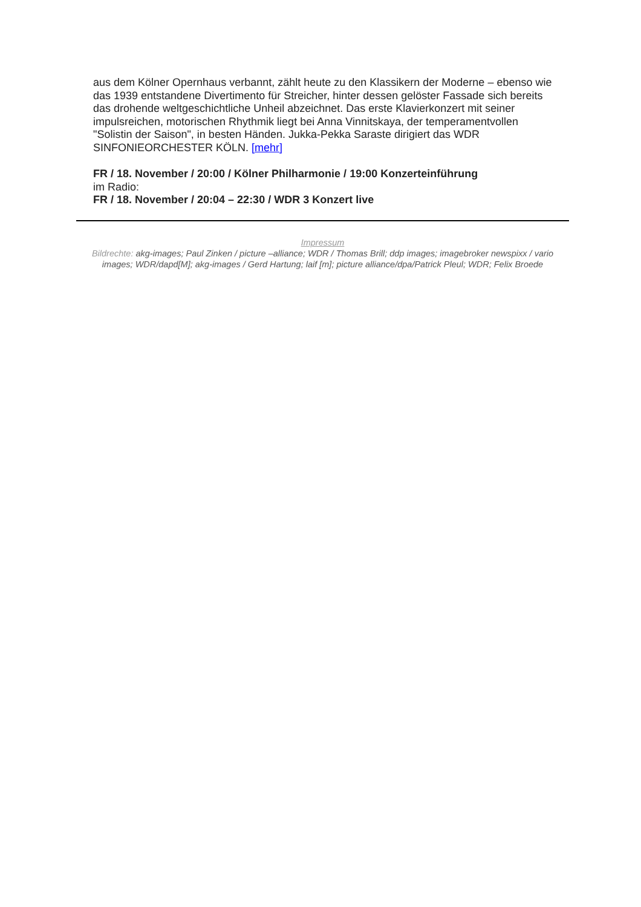aus dem Kölner Opernhaus verbannt, zählt heute zu den Klassikern der Moderne – ebenso wie das 1939 entstandene Divertimento für Streicher, hinter dessen gelöster Fassade sich bereits das drohende weltgeschichtliche Unheil abzeichnet. Das erste Klavierkonzert mit seiner impulsreichen, motorischen Rhythmik liegt bei Anna Vinnitskaya, der temperamentvollen "Solistin der Saison", in besten Händen. Jukka-Pekka Saraste dirigiert das WDR SINFONIEORCHESTER KÖLN. [mehr]
FR / 18. November / 20:00 / Kölner Philharmonie / 19:00 Konzerteinführung
im Radio:
FR / 18. November / 20:04 – 22:30 / WDR 3 Konzert live
Impressum
Bildrechte: akg-images; Paul Zinken / picture –alliance; WDR / Thomas Brill; ddp images; imagebroker newspixx / vario images; WDR/dapd[M]; akg-images / Gerd Hartung; laif [m]; picture alliance/dpa/Patrick Pleul; WDR; Felix Broede